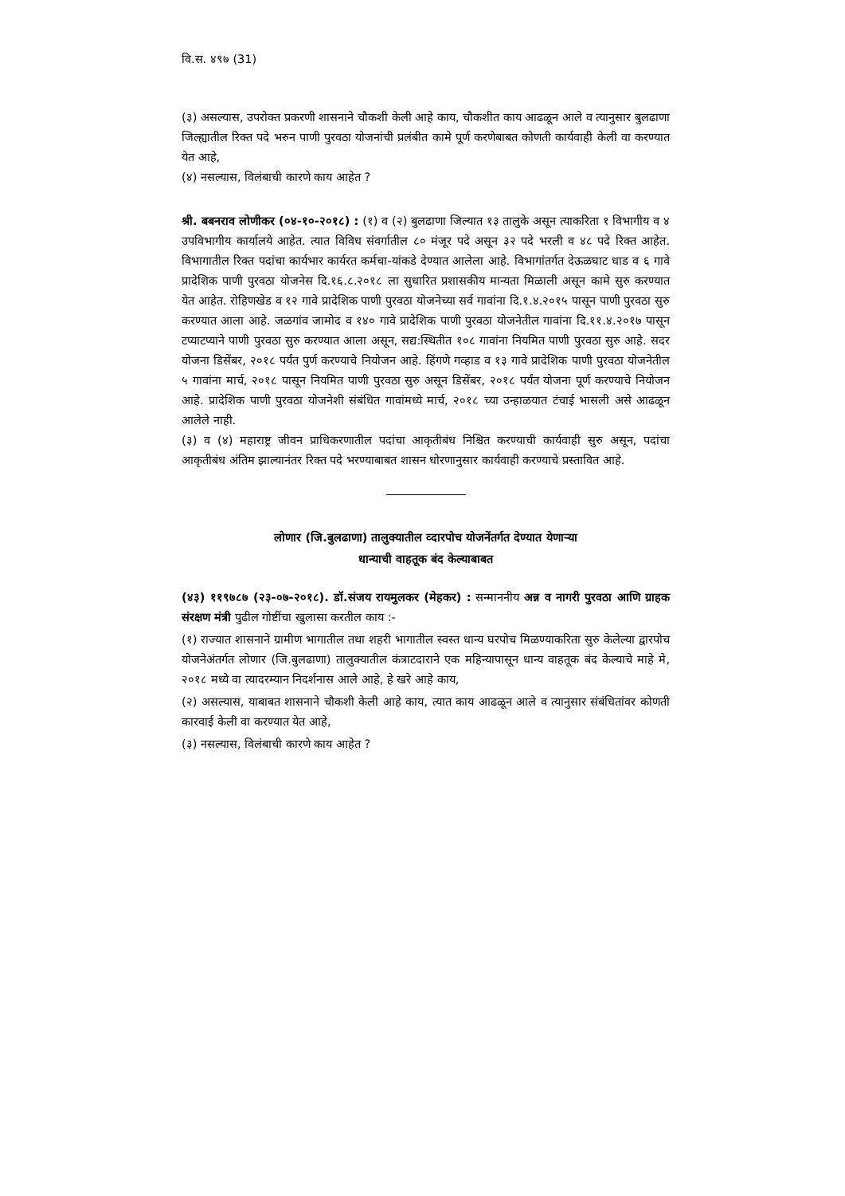वि.स. ४९७ (31)
(३) असल्यास, उपरोक्त प्रकरणी शासनाने चौकशी केली आहे काय, चौकशीत काय आढळून आले व त्यानुसार बुलढाणा जिल्ह्यातील रिक्त पदे भरुन पाणी पुरवठा योजनांची प्रलंबीत कामे पूर्ण करणेबाबत कोणती कार्यवाही केली वा करण्यात येत आहे,
(४) नसल्यास, विलंबाची कारणे काय आहेत ?
श्री. बबनराव लोणीकर (०४-१०-२०१८) : (१) व (२) बुलढाणा जिल्यात १३ तालुके असून त्याकरिता १ विभागीय व ४ उपविभागीय कार्यालये आहेत. त्यात विविध संवर्गातील ८० मंजूर पदे असून ३२ पदे भरली व ४८ पदे रिक्त आहेत. विभागातील रिक्त पदांचा कार्यभार कार्यरत कर्मचा-यांकडे देण्यात आलेला आहे. विभागांतर्गत देऊळघाट धाड व ६ गावे प्रादेशिक पाणी पुरवठा योजनेस दि.१६.८.२०१८ ला सुधारित प्रशासकीय मान्यता मिळाली असून कामे सुरु करण्यात येत आहेत. रोहिणखेड व १२ गावे प्रादेशिक पाणी पुरवठा योजनेच्या सर्व गावांना दि.१.४.२०१५ पासून पाणी पुरवठा सुरु करण्यात आला आहे. जळगांव जामोद व १४० गावे प्रादेशिक पाणी पुरवठा योजनेतील गावांना दि.११.४.२०१७ पासून टप्याटप्याने पाणी पुरवठा सुरु करण्यात आला असून, सद्य:स्थितीत १०८ गावांना नियमित पाणी पुरवठा सुरु आहे. सदर योजना डिसेंबर, २०१८ पर्यंत पुर्ण करण्याचे नियोजन आहे. हिंगणे गव्हाड व १३ गावे प्रादेशिक पाणी पुरवठा योजनेतील ५ गावांना मार्च, २०१८ पासून नियमित पाणी पुरवठा सुरु असून डिसेंबर, २०१८ पर्यंत योजना पूर्ण करण्याचे नियोजन आहे. प्रादेशिक पाणी पुरवठा योजनेशी संबंधित गावांमध्ये मार्च, २०१८ च्या उन्हाळयात टंचाई भासली असे आढळून आलेले नाही.
(३) व (४) महाराष्ट्र जीवन प्राधिकरणातील पदांचा आकृतीबंध निश्चित करण्याची कार्यवाही सुरु असून, पदांचा आकृतीबंध अंतिम झाल्यानंतर रिक्त पदे भरण्याबाबत शासन धोरणानुसार कार्यवाही करण्याचे प्रस्तावित आहे.
लोणार (जि.बुलढाणा) तालुक्यातील व्दारपोच योजनेंतर्गत देण्यात येणाऱ्या
धान्याची वाहतूक बंद केल्याबाबत
(४३) ११९७८७ (२३-०७-२०१८). डॉ.संजय रायमुलकर (मेहकर) : सन्माननीय अन्न व नागरी पुरवठा आणि ग्राहक संरक्षण मंत्री पुढील गोष्टींचा खुलासा करतील काय :-
(१) राज्यात शासनाने ग्रामीण भागातील तथा शहरी भागातील स्वस्त धान्य घरपोच मिळण्याकरिता सुरु केलेल्या द्वारपोच योजनेअंतर्गत लोणार (जि.बुलढाणा) तालुक्यातील कंत्राटदाराने एक महिन्यापासून धान्य वाहतूक बंद केल्याचे माहे मे, २०१८ मध्ये वा त्यादरम्यान निदर्शनास आले आहे, हे खरे आहे काय,
(२) असल्यास, याबाबत शासनाने चौकशी केली आहे काय, त्यात काय आढळून आले व त्यानुसार संबंधितांवर कोणती कारवाई केली वा करण्यात येत आहे,
(३) नसल्यास, विलंबाची कारणे काय आहेत ?